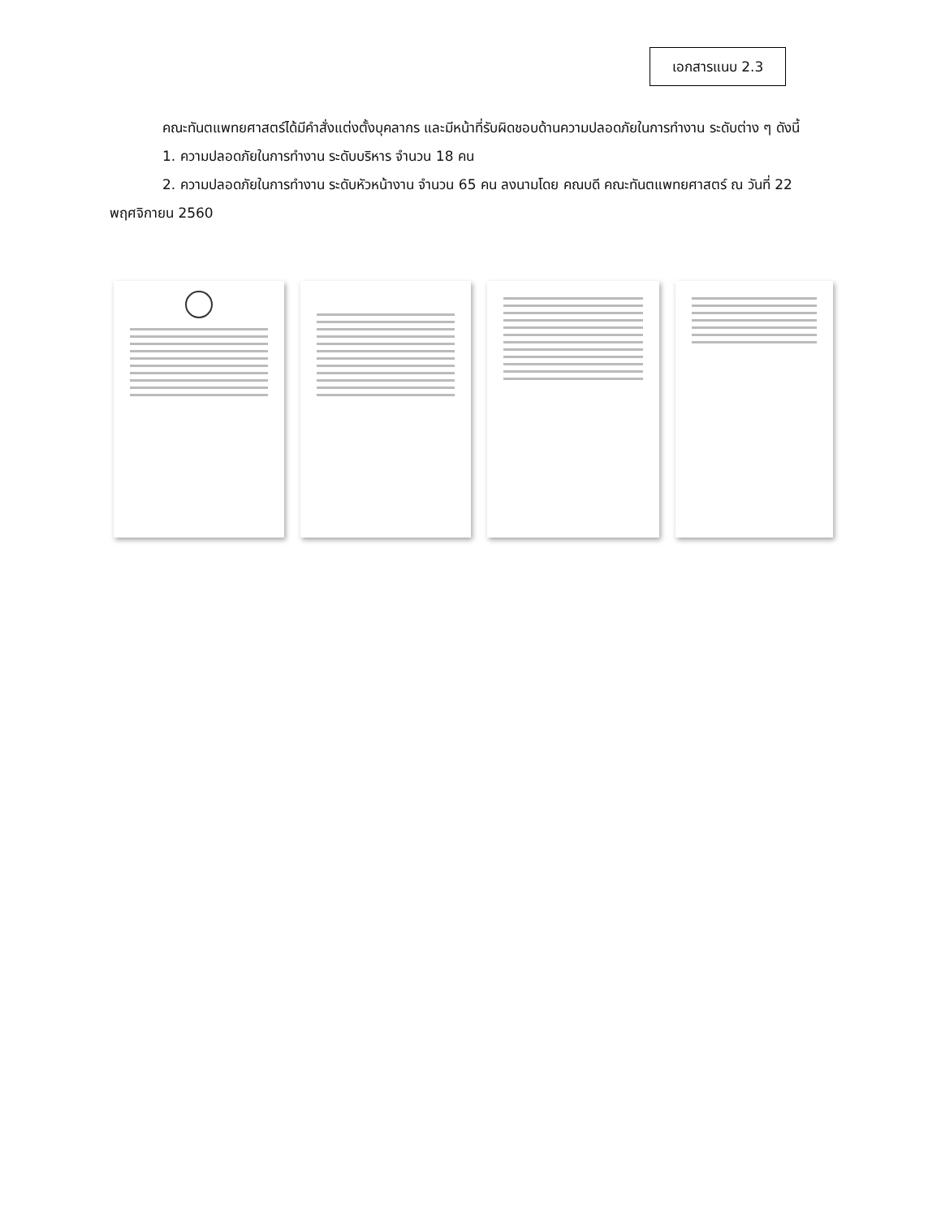เอกสารแนบ 2.3
คณะทันตแพทยศาสตร์ได้มีคำสั่งแต่งตั้งบุคลากร และมีหน้าที่รับผิดชอบด้านความปลอดภัยในการทำงาน ระดับต่าง ๆ ดังนี้
1. ความปลอดภัยในการทำงาน ระดับบริหาร จำนวน 18 คน
2. ความปลอดภัยในการทำงาน ระดับหัวหน้างาน จำนวน 65 คน ลงนามโดย คณบดี คณะทันตแพทยศาสตร์ ณ วันที่ 22 พฤศจิกายน 2560